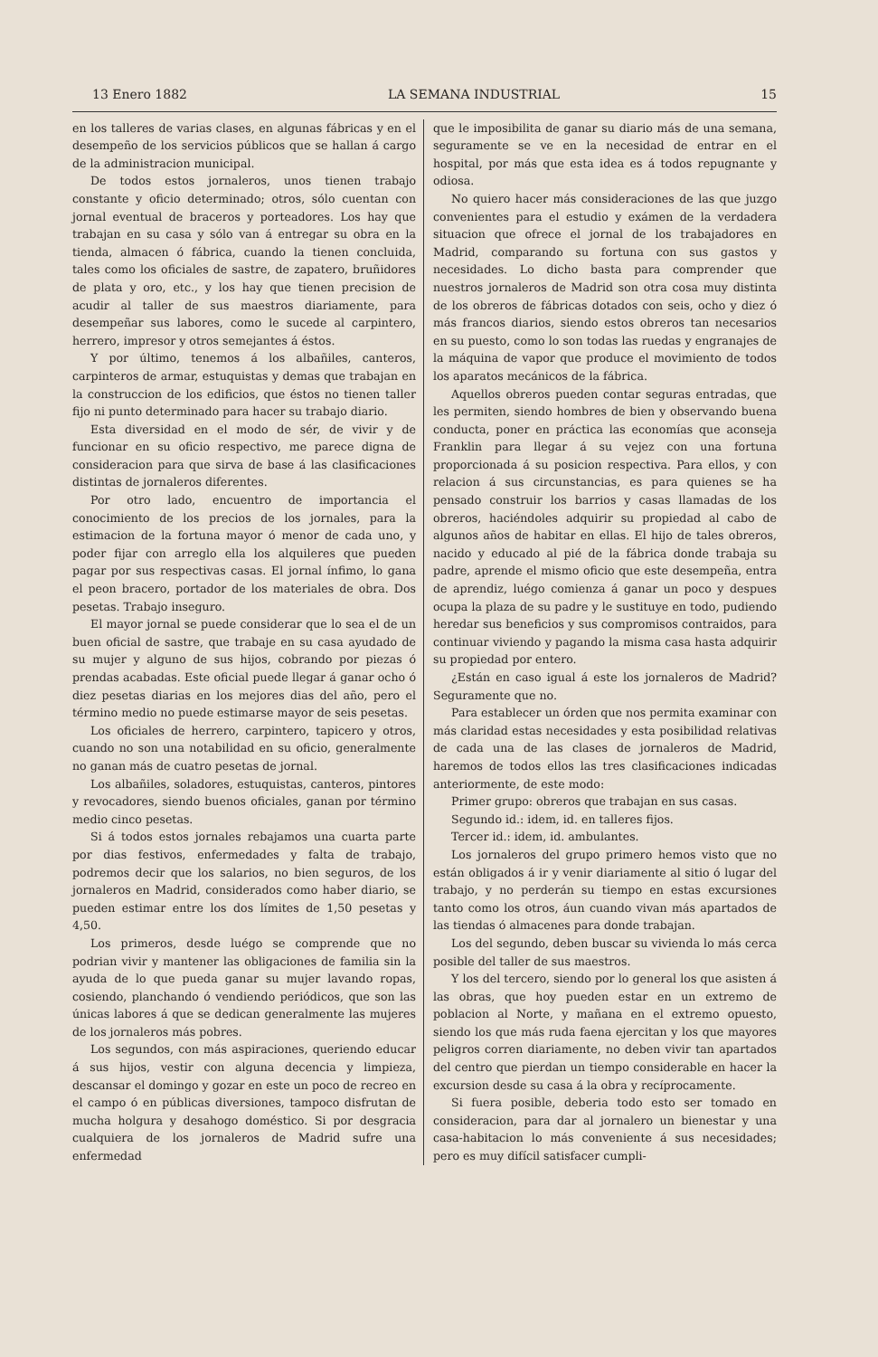13 Enero 1882 LA SEMANA INDUSTRIAL 15
en los talleres de varias clases, en algunas fábricas y en el desempeño de los servicios públicos que se hallan á cargo de la administracion municipal.
De todos estos jornaleros, unos tienen trabajo constante y oficio determinado; otros, sólo cuentan con jornal eventual de braceros y porteadores. Los hay que trabajan en su casa y sólo van á entregar su obra en la tienda, almacen ó fábrica, cuando la tienen concluida, tales como los oficiales de sastre, de zapatero, bruñidores de plata y oro, etc., y los hay que tienen precision de acudir al taller de sus maestros diariamente, para desempeñar sus labores, como le sucede al carpintero, herrero, impresor y otros semejantes á éstos.
Y por último, tenemos á los albañiles, canteros, carpinteros de armar, estuquistas y demas que trabajan en la construccion de los edificios, que éstos no tienen taller fijo ni punto determinado para hacer su trabajo diario.
Esta diversidad en el modo de sér, de vivir y de funcionar en su oficio respectivo, me parece digna de consideracion para que sirva de base á las clasificaciones distintas de jornaleros diferentes.
Por otro lado, encuentro de importancia el conocimiento de los precios de los jornales, para la estimacion de la fortuna mayor ó menor de cada uno, y poder fijar con arreglo ella los alquileres que pueden pagar por sus respectivas casas. El jornal ínfimo, lo gana el peon bracero, portador de los materiales de obra. Dos pesetas. Trabajo inseguro.
El mayor jornal se puede considerar que lo sea el de un buen oficial de sastre, que trabaje en su casa ayudado de su mujer y alguno de sus hijos, cobrando por piezas ó prendas acabadas. Este oficial puede llegar á ganar ocho ó diez pesetas diarias en los mejores dias del año, pero el término medio no puede estimarse mayor de seis pesetas.
Los oficiales de herrero, carpintero, tapicero y otros, cuando no son una notabilidad en su oficio, generalmente no ganan más de cuatro pesetas de jornal.
Los albañiles, soladores, estuquistas, canteros, pintores y revocadores, siendo buenos oficiales, ganan por término medio cinco pesetas.
Si á todos estos jornales rebajamos una cuarta parte por dias festivos, enfermedades y falta de trabajo, podremos decir que los salarios, no bien seguros, de los jornaleros en Madrid, considerados como haber diario, se pueden estimar entre los dos límites de 1,50 pesetas y 4,50.
Los primeros, desde luégo se comprende que no podrian vivir y mantener las obligaciones de familia sin la ayuda de lo que pueda ganar su mujer lavando ropas, cosiendo, planchando ó vendiendo periódicos, que son las únicas labores á que se dedican generalmente las mujeres de los jornaleros más pobres.
Los segundos, con más aspiraciones, queriendo educar á sus hijos, vestir con alguna decencia y limpieza, descansar el domingo y gozar en este un poco de recreo en el campo ó en públicas diversiones, tampoco disfrutan de mucha holgura y desahogo doméstico. Si por desgracia cualquiera de los jornaleros de Madrid sufre una enfermedad
que le imposibilita de ganar su diario más de una semana, seguramente se ve en la necesidad de entrar en el hospital, por más que esta idea es á todos repugnante y odiosa.
No quiero hacer más consideraciones de las que juzgo convenientes para el estudio y exámen de la verdadera situacion que ofrece el jornal de los trabajadores en Madrid, comparando su fortuna con sus gastos y necesidades. Lo dicho basta para comprender que nuestros jornaleros de Madrid son otra cosa muy distinta de los obreros de fábricas dotados con seis, ocho y diez ó más francos diarios, siendo estos obreros tan necesarios en su puesto, como lo son todas las ruedas y engranajes de la máquina de vapor que produce el movimiento de todos los aparatos mecánicos de la fábrica.
Aquellos obreros pueden contar seguras entradas, que les permiten, siendo hombres de bien y observando buena conducta, poner en práctica las economías que aconseja Franklin para llegar á su vejez con una fortuna proporcionada á su posicion respectiva. Para ellos, y con relacion á sus circunstancias, es para quienes se ha pensado construir los barrios y casas llamadas de los obreros, haciéndoles adquirir su propiedad al cabo de algunos años de habitar en ellas. El hijo de tales obreros, nacido y educado al pié de la fábrica donde trabaja su padre, aprende el mismo oficio que este desempeña, entra de aprendiz, luégo comienza á ganar un poco y despues ocupa la plaza de su padre y le sustituye en todo, pudiendo heredar sus beneficios y sus compromisos contraidos, para continuar viviendo y pagando la misma casa hasta adquirir su propiedad por entero.
¿Están en caso igual á este los jornaleros de Madrid? Seguramente que no.
Para establecer un órden que nos permita examinar con más claridad estas necesidades y esta posibilidad relativas de cada una de las clases de jornaleros de Madrid, haremos de todos ellos las tres clasificaciones indicadas anteriormente, de este modo:
Primer grupo: obreros que trabajan en sus casas.
Segundo id.: idem, id. en talleres fijos.
Tercer id.: idem, id. ambulantes.
Los jornaleros del grupo primero hemos visto que no están obligados á ir y venir diariamente al sitio ó lugar del trabajo, y no perderán su tiempo en estas excursiones tanto como los otros, áun cuando vivan más apartados de las tiendas ó almacenes para donde trabajan.
Los del segundo, deben buscar su vivienda lo más cerca posible del taller de sus maestros.
Y los del tercero, siendo por lo general los que asisten á las obras, que hoy pueden estar en un extremo de poblacion al Norte, y mañana en el extremo opuesto, siendo los que más ruda faena ejercitan y los que mayores peligros corren diariamente, no deben vivir tan apartados del centro que pierdan un tiempo considerable en hacer la excursion desde su casa á la obra y recíprocamente.
Si fuera posible, deberia todo esto ser tomado en consideracion, para dar al jornalero un bienestar y una casa-habitacion lo más conveniente á sus necesidades; pero es muy difícil satisfacer cumpli-